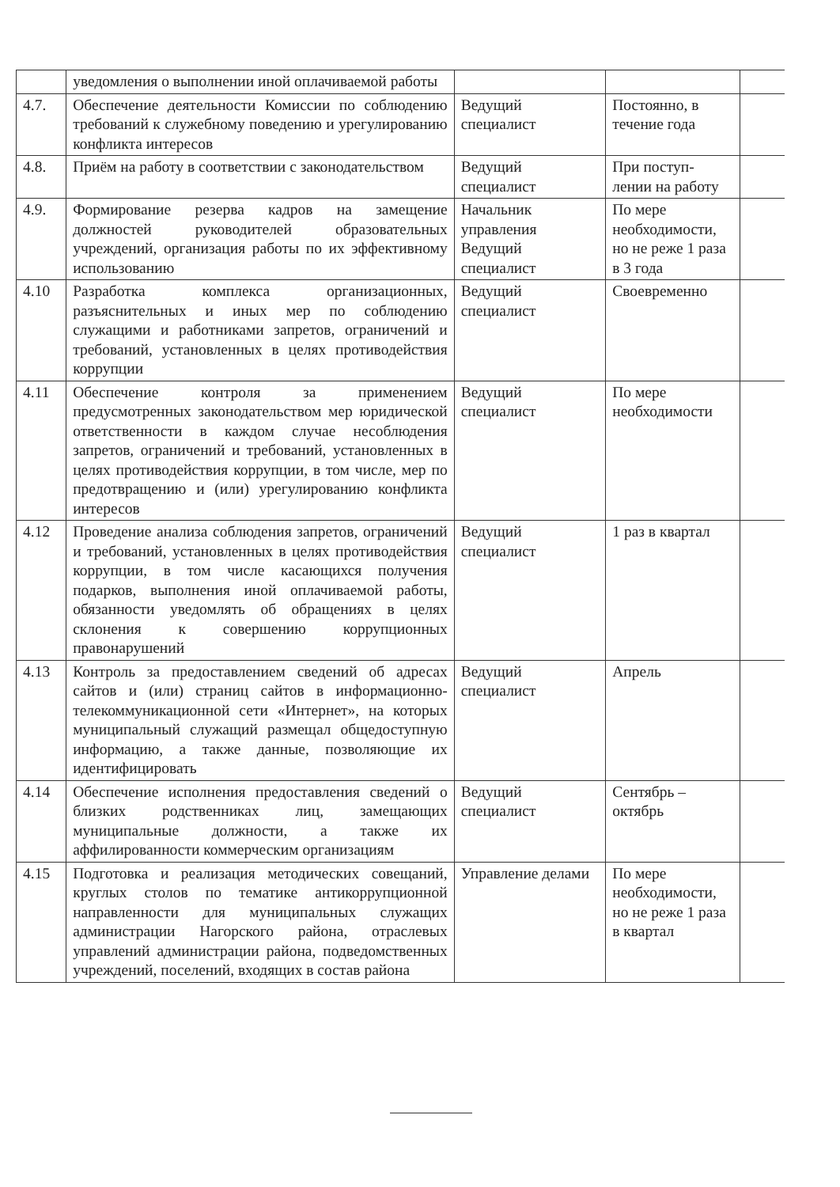| | уведомления о выполнении иной оплачиваемой работы | | | |
| 4.7. | Обеспечение деятельности Комиссии по соблюдению требований к служебному поведению и урегулированию конфликта интересов | Ведущий специалист | Постоянно, в течение года | |
| 4.8. | Приём на работу в соответствии с законодательством | Ведущий специалист | При поступ-лении на работу | |
| 4.9. | Формирование резерва кадров на замещение должностей руководителей образовательных учреждений, организация работы по их эффективному использованию | Начальник управления Ведущий специалист | По мере необходимости, но не реже 1 раза в 3 года | |
| 4.10 | Разработка комплекса организационных, разъяснительных и иных мер по соблюдению служащими и работниками запретов, ограничений и требований, установленных в целях противодействия коррупции | Ведущий специалист | Своевременно | |
| 4.11 | Обеспечение контроля за применением предусмотренных законодательством мер юридической ответственности в каждом случае несоблюдения запретов, ограничений и требований, установленных в целях противодействия коррупции, в том числе, мер по предотвращению и (или) урегулированию конфликта интересов | Ведущий специалист | По мере необходимости | |
| 4.12 | Проведение анализа соблюдения запретов, ограничений и требований, установленных в целях противодействия коррупции, в том числе касающихся получения подарков, выполнения иной оплачиваемой работы, обязанности уведомлять об обращениях в целях склонения к совершению коррупционных правонарушений | Ведущий специалист | 1 раз в квартал | |
| 4.13 | Контроль за предоставлением сведений об адресах сайтов и (или) страниц сайтов в информационно-телекоммуникационной сети «Интернет», на которых муниципальный служащий размещал общедоступную информацию, а также данные, позволяющие их идентифицировать | Ведущий специалист | Апрель | |
| 4.14 | Обеспечение исполнения предоставления сведений о близких родственниках лиц, замещающих муниципальные должности, а также их аффилированности коммерческим организациям | Ведущий специалист | Сентябрь – октябрь | |
| 4.15 | Подготовка и реализация методических совещаний, круглых столов по тематике антикоррупционной направленности для муниципальных служащих администрации Нагорского района, отраслевых управлений администрации района, подведомственных учреждений, поселений, входящих в состав района | Управление делами | По мере необходимости, но не реже 1 раза в квартал | |